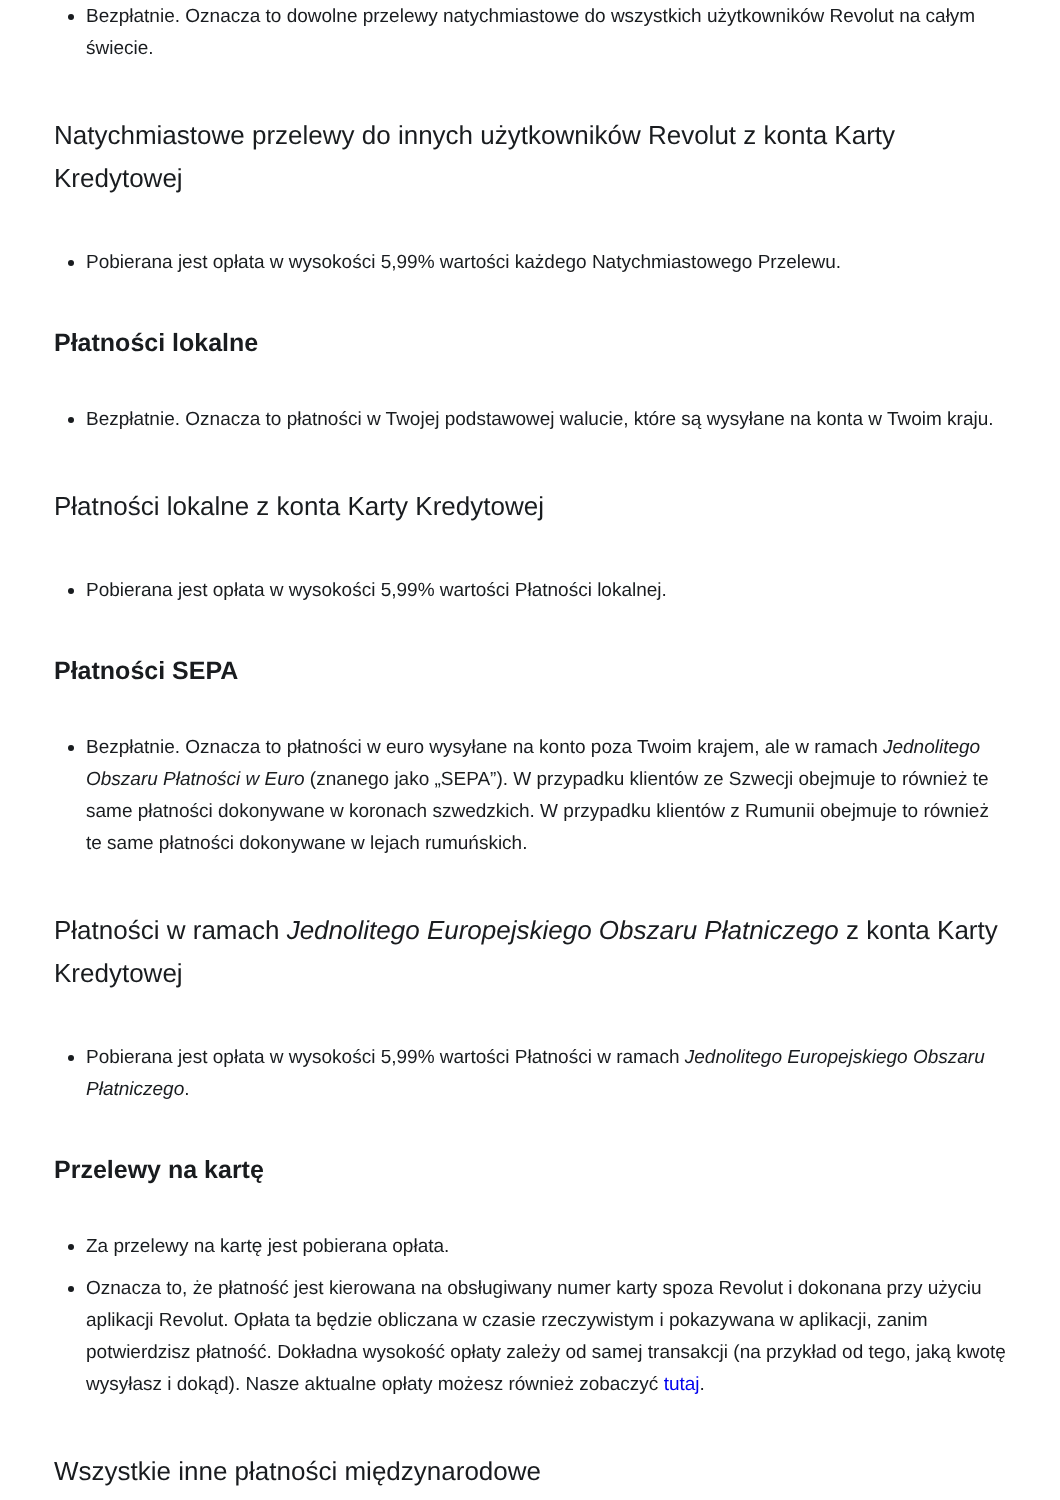Bezpłatnie. Oznacza to dowolne przelewy natychmiastowe do wszystkich użytkowników Revolut na całym świecie.
Natychmiastowe przelewy do innych użytkowników Revolut z konta Karty Kredytowej
Pobierana jest opłata w wysokości 5,99% wartości każdego Natychmiastowego Przelewu.
Płatności lokalne
Bezpłatnie. Oznacza to płatności w Twojej podstawowej walucie, które są wysyłane na konta w Twoim kraju.
Płatności lokalne z konta Karty Kredytowej
Pobierana jest opłata w wysokości 5,99% wartości Płatności lokalnej.
Płatności SEPA
Bezpłatnie. Oznacza to płatności w euro wysyłane na konto poza Twoim krajem, ale w ramach Jednolitego Obszaru Płatności w Euro (znanego jako „SEPA”). W przypadku klientów ze Szwecji obejmuje to również te same płatności dokonywane w koronach szwedzkich. W przypadku klientów z Rumunii obejmuje to również te same płatności dokonywane w lejach rumuńskich.
Płatności w ramach Jednolitego Europejskiego Obszaru Płatniczego z konta Karty Kredytowej
Pobierana jest opłata w wysokości 5,99% wartości Płatności w ramach Jednolitego Europejskiego Obszaru Płatniczego.
Przelewy na kartę
Za przelewy na kartę jest pobierana opłata.
Oznacza to, że płatność jest kierowana na obsługiwany numer karty spoza Revolut i dokonana przy użyciu aplikacji Revolut. Opłata ta będzie obliczana w czasie rzeczywistym i pokazywana w aplikacji, zanim potwierdzisz płatność. Dokładna wysokość opłaty zależy od samej transakcji (na przykład od tego, jaką kwotę wysyłasz i dokąd). Nasze aktualne opłaty możesz również zobaczyć tutaj.
Wszystkie inne płatności międzynarodowe